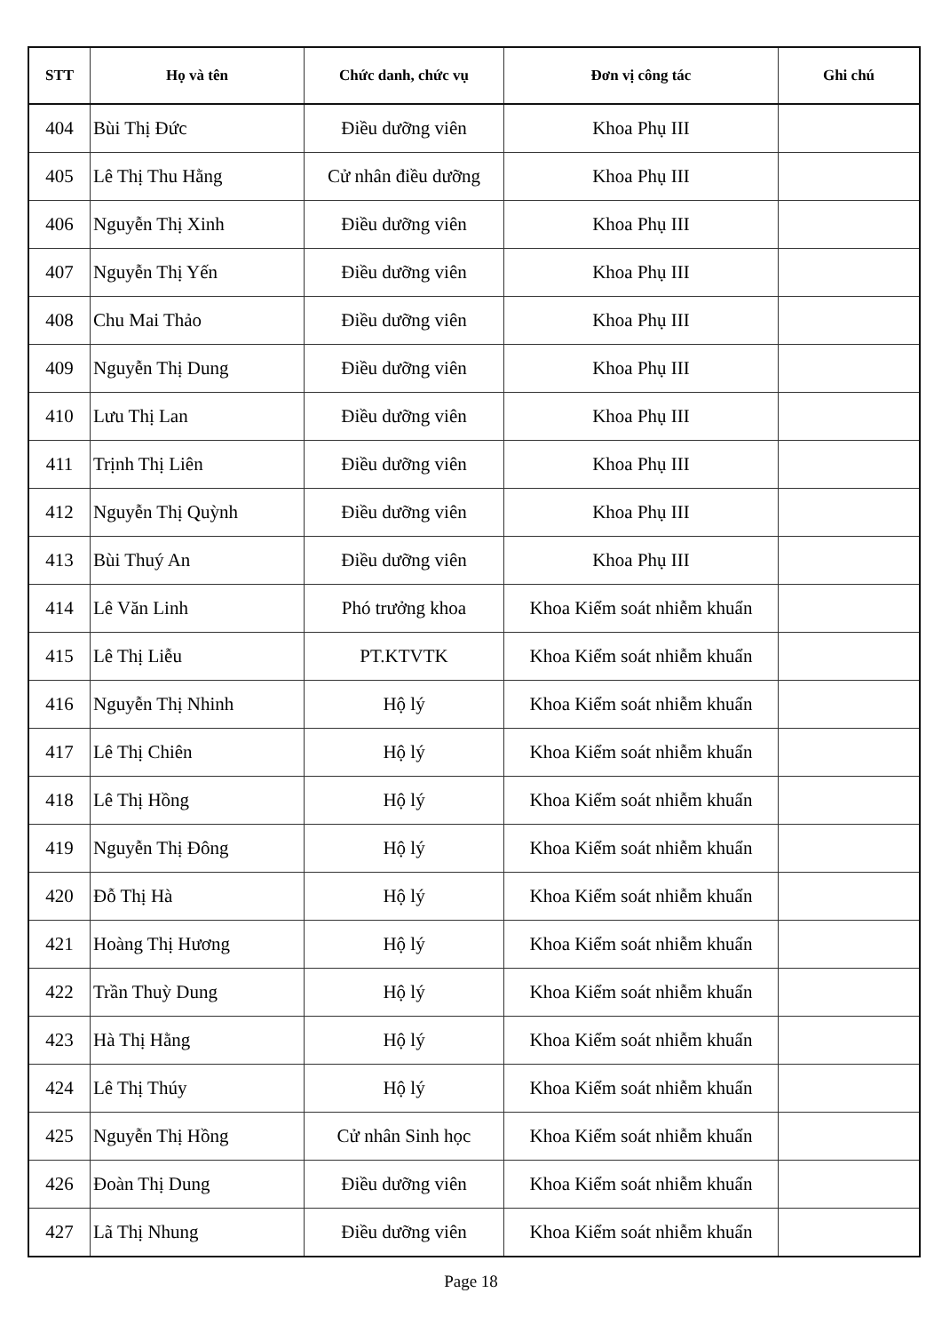| STT | Họ và tên | Chức danh, chức vụ | Đơn vị công tác | Ghi chú |
| --- | --- | --- | --- | --- |
| 404 | Bùi Thị Đức | Điều dưỡng viên | Khoa Phụ III | |
| 405 | Lê Thị Thu Hằng | Cử nhân điều dưỡng | Khoa Phụ III | |
| 406 | Nguyễn Thị Xinh | Điều dưỡng viên | Khoa Phụ III | |
| 407 | Nguyễn Thị Yến | Điều dưỡng viên | Khoa Phụ III | |
| 408 | Chu Mai Thảo | Điều dưỡng viên | Khoa Phụ III | |
| 409 | Nguyễn Thị Dung | Điều dưỡng viên | Khoa Phụ III | |
| 410 | Lưu Thị Lan | Điều dưỡng viên | Khoa Phụ III | |
| 411 | Trịnh Thị Liên | Điều dưỡng viên | Khoa Phụ III | |
| 412 | Nguyễn Thị Quỳnh | Điều dưỡng viên | Khoa Phụ III | |
| 413 | Bùi Thuý An | Điều dưỡng viên | Khoa Phụ III | |
| 414 | Lê Văn Linh | Phó trưởng khoa | Khoa Kiểm soát nhiễm khuẩn | |
| 415 | Lê Thị Liễu | PT.KTVTK | Khoa Kiểm soát nhiễm khuẩn | |
| 416 | Nguyễn Thị Nhinh | Hộ lý | Khoa Kiểm soát nhiễm khuẩn | |
| 417 | Lê Thị Chiên | Hộ lý | Khoa Kiểm soát nhiễm khuẩn | |
| 418 | Lê Thị Hồng | Hộ lý | Khoa Kiểm soát nhiễm khuẩn | |
| 419 | Nguyễn Thị Đông | Hộ lý | Khoa Kiểm soát nhiễm khuẩn | |
| 420 | Đỗ Thị Hà | Hộ lý | Khoa Kiểm soát nhiễm khuẩn | |
| 421 | Hoàng Thị Hương | Hộ lý | Khoa Kiểm soát nhiễm khuẩn | |
| 422 | Trần Thuỳ Dung | Hộ lý | Khoa Kiểm soát nhiễm khuẩn | |
| 423 | Hà Thị Hằng | Hộ lý | Khoa Kiểm soát nhiễm khuẩn | |
| 424 | Lê Thị Thúy | Hộ lý | Khoa Kiểm soát nhiễm khuẩn | |
| 425 | Nguyễn Thị Hồng | Cử nhân Sinh học | Khoa Kiểm soát nhiễm khuẩn | |
| 426 | Đoàn Thị Dung | Điều dưỡng viên | Khoa Kiểm soát nhiễm khuẩn | |
| 427 | Lã Thị Nhung | Điều dưỡng viên | Khoa Kiểm soát nhiễm khuẩn | |
Page 18